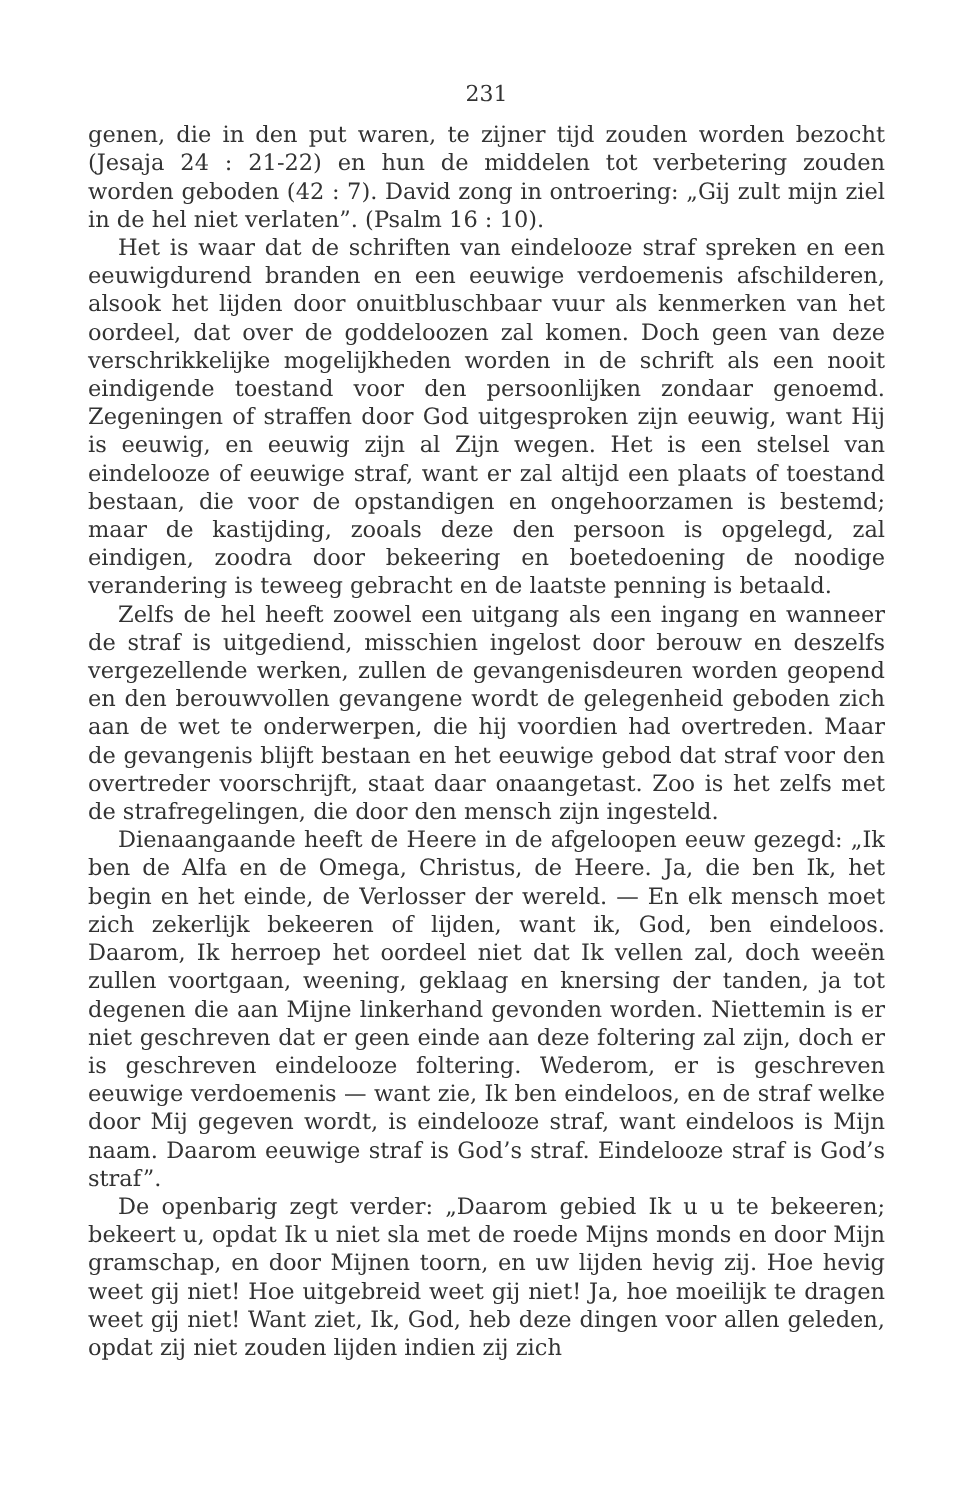231
genen, die in den put waren, te zijner tijd zouden worden bezocht (Jesaja 24 : 21-22) en hun de middelen tot verbetering zouden worden geboden (42 : 7). David zong in ontroering: „Gij zult mijn ziel in de hel niet verlaten”. (Psalm 16 : 10).
Het is waar dat de schriften van eindelooze straf spreken en een eeuwigdurend branden en een eeuwige verdoemenis afschilderen, alsook het lijden door onuitbluschbaar vuur als kenmerken van het oordeel, dat over de goddeloozen zal komen. Doch geen van deze verschrikkelijke mogelijkheden worden in de schrift als een nooit eindigende toestand voor den persoonlijken zondaar genoemd. Zegeningen of straffen door God uitgesproken zijn eeuwig, want Hij is eeuwig, en eeuwig zijn al Zijn wegen. Het is een stelsel van eindelooze of eeuwige straf, want er zal altijd een plaats of toestand bestaan, die voor de opstandigen en ongehoorzamen is bestemd; maar de kastijding, zooals deze den persoon is opgelegd, zal eindigen, zoodra door bekeering en boetedoening de noodige verandering is teweeg gebracht en de laatste penning is betaald.
Zelfs de hel heeft zoowel een uitgang als een ingang en wanneer de straf is uitgediend, misschien ingelost door berouw en deszelfs vergezellende werken, zullen de gevangenisdeuren worden geopend en den berouwvollen gevangene wordt de gelegenheid geboden zich aan de wet te onderwerpen, die hij voordien had overtreden. Maar de gevangenis blijft bestaan en het eeuwige gebod dat straf voor den overtreder voorschrijft, staat daar onaangetast. Zoo is het zelfs met de strafregelingen, die door den mensch zijn ingesteld.
Dienaangaande heeft de Heere in de afgeloopen eeuw gezegd: „Ik ben de Alfa en de Omega, Christus, de Heere. Ja, die ben Ik, het begin en het einde, de Verlosser der wereld. — En elk mensch moet zich zekerlijk bekeeren of lijden, want ik, God, ben eindeloos. Daarom, Ik herroep het oordeel niet dat Ik vellen zal, doch weeën zullen voortgaan, weening, geklaag en knersing der tanden, ja tot degenen die aan Mijne linkerhand gevonden worden. Niettemin is er niet geschreven dat er geen einde aan deze foltering zal zijn, doch er is geschreven eindelooze foltering. Wederom, er is geschreven eeuwige verdoemenis — want zie, Ik ben eindeloos, en de straf welke door Mij gegeven wordt, is eindelooze straf, want eindeloos is Mijn naam. Daarom eeuwige straf is God’s straf. Eindelooze straf is God’s straf”.
De openbarig zegt verder: „Daarom gebied Ik u u te bekeeren; bekeert u, opdat Ik u niet sla met de roede Mijns monds en door Mijn gramschap, en door Mijnen toorn, en uw lijden hevig zij. Hoe hevig weet gij niet! Hoe uitgebreid weet gij niet! Ja, hoe moeilijk te dragen weet gij niet! Want ziet, Ik, God, heb deze dingen voor allen geleden, opdat zij niet zouden lijden indien zij zich